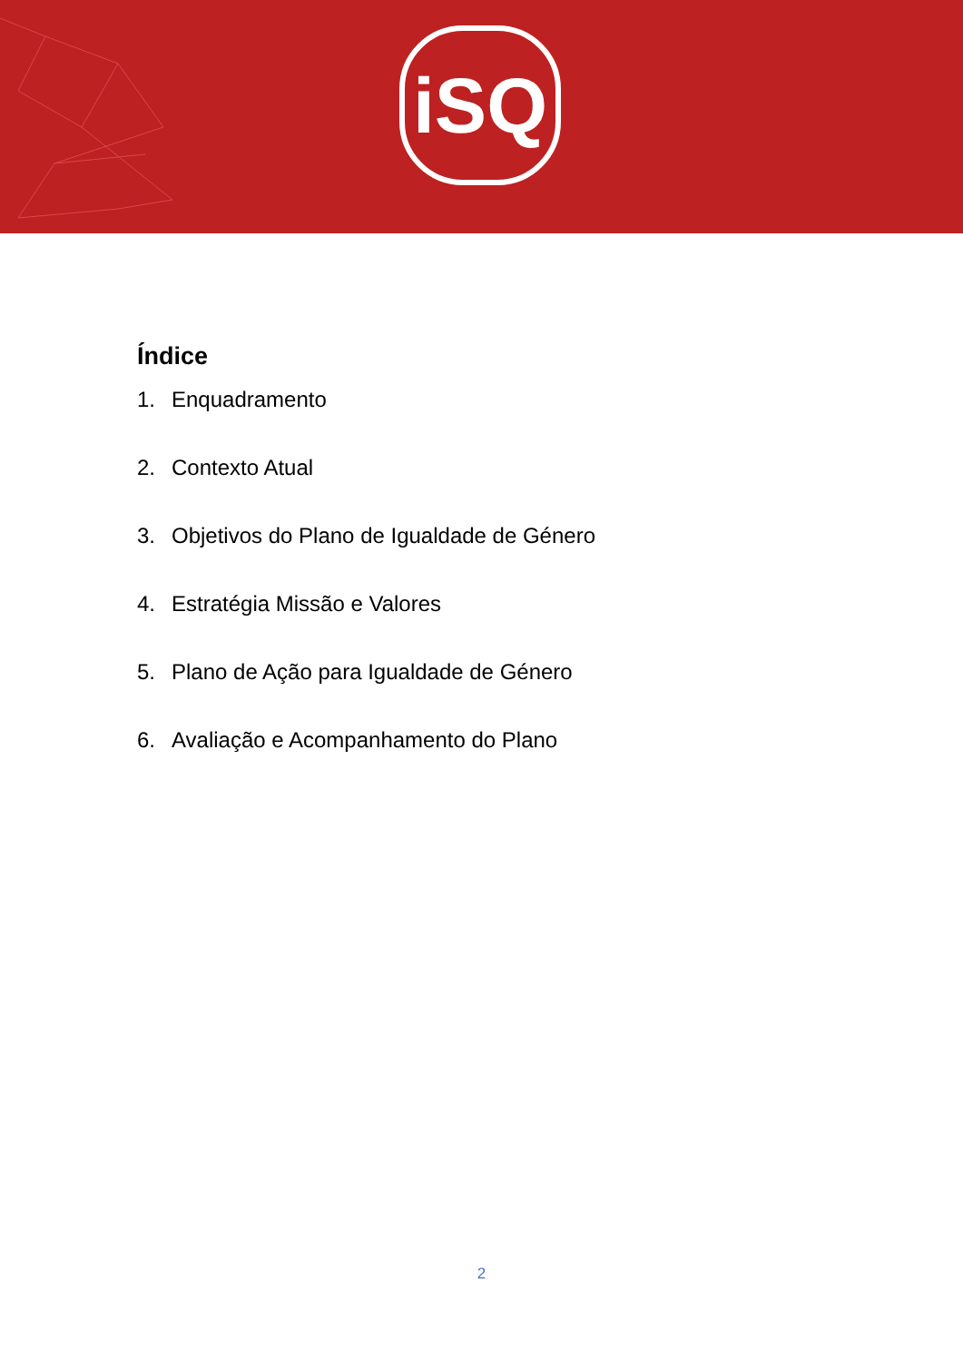iSQ
Índice
1. Enquadramento
2. Contexto Atual
3. Objetivos do Plano de Igualdade de Género
4. Estratégia Missão e Valores
5. Plano de Ação para Igualdade de Género
6. Avaliação e Acompanhamento do Plano
2